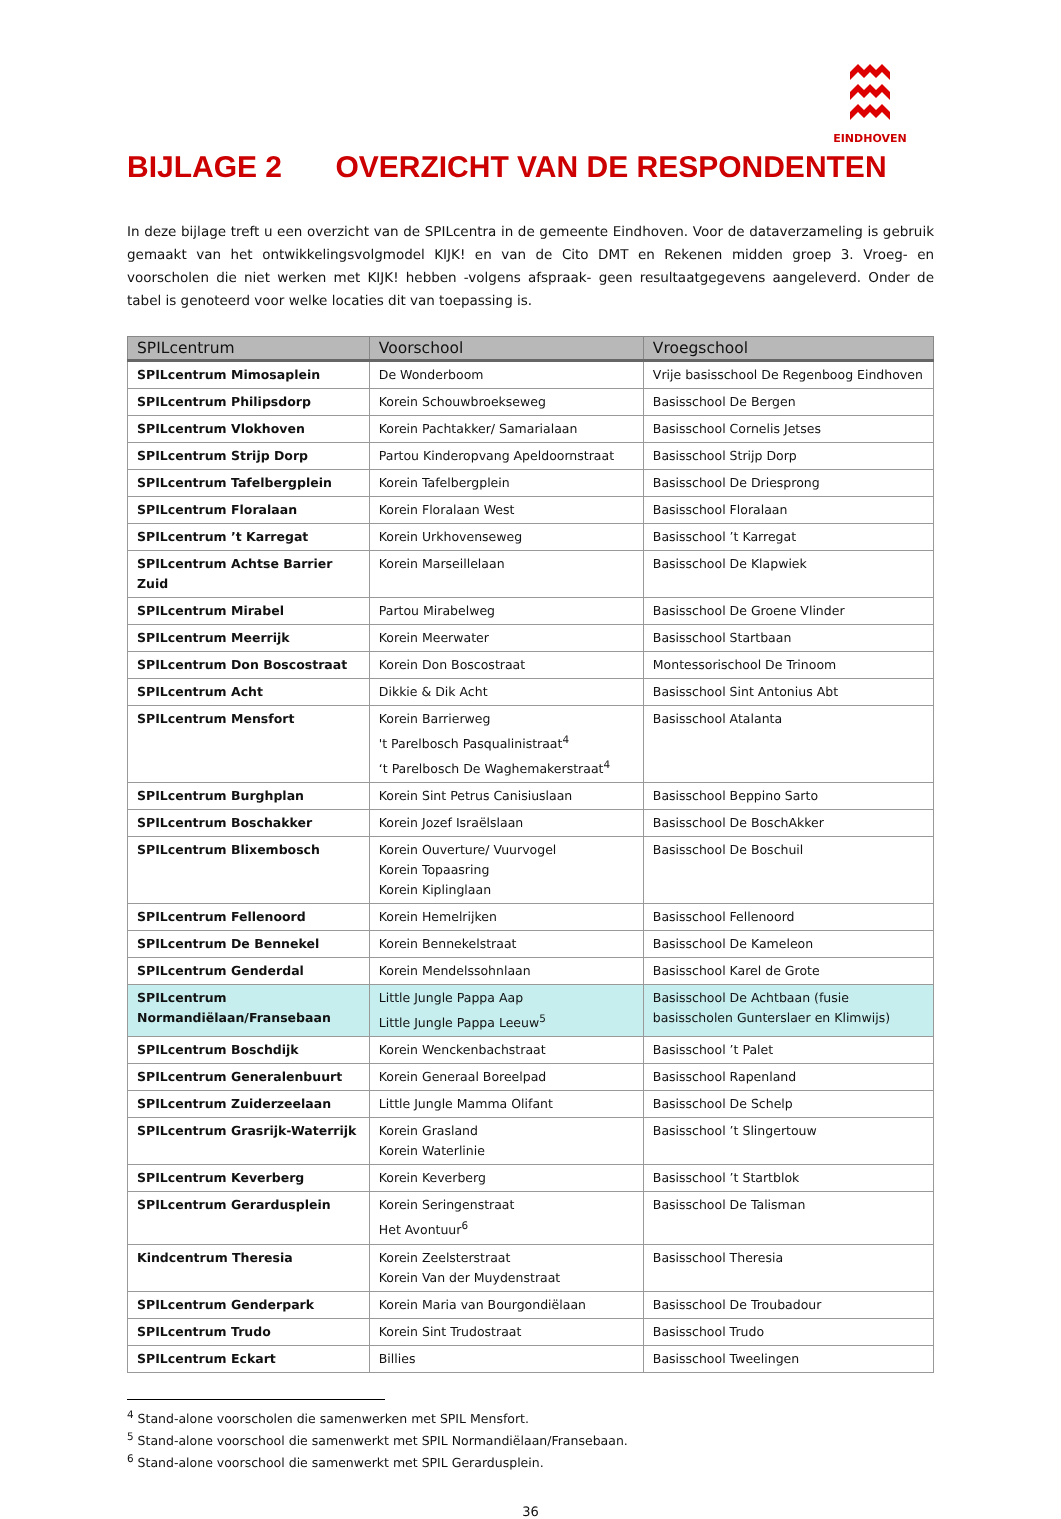EINDHOVEN
BIJLAGE 2 OVERZICHT VAN DE RESPONDENTEN
In deze bijlage treft u een overzicht van de SPILcentra in de gemeente Eindhoven. Voor de dataverzameling is gebruik gemaakt van het ontwikkelingsvolgmodel KIJK! en van de Cito DMT en Rekenen midden groep 3. Vroeg- en voorscholen die niet werken met KIJK! hebben -volgens afspraak- geen resultaatgegevens aangeleverd. Onder de tabel is genoteerd voor welke locaties dit van toepassing is.
| SPILcentrum | Voorschool | Vroegschool |
| --- | --- | --- |
| SPILcentrum Mimosaplein | De Wonderboom | Vrije basisschool De Regenboog Eindhoven |
| SPILcentrum Philipsdorp | Korein Schouwbroekseweg | Basisschool De Bergen |
| SPILcentrum Vlokhoven | Korein Pachtakker/ Samarialaan | Basisschool Cornelis Jetses |
| SPILcentrum Strijp Dorp | Partou Kinderopvang Apeldoornstraat | Basisschool Strijp Dorp |
| SPILcentrum Tafelbergplein | Korein Tafelbergplein | Basisschool De Driesprong |
| SPILcentrum Floralaan | Korein Floralaan West | Basisschool Floralaan |
| SPILcentrum ’t Karregat | Korein Urkhovenseweg | Basisschool ’t Karregat |
| SPILcentrum Achtse Barrier Zuid | Korein Marseillelaan | Basisschool De Klapwiek |
| SPILcentrum Mirabel | Partou Mirabelweg | Basisschool De Groene Vlinder |
| SPILcentrum Meerrijk | Korein Meerwater | Basisschool Startbaan |
| SPILcentrum Don Boscostraat | Korein Don Boscostraat | Montessorischool De Trinoom |
| SPILcentrum Acht | Dikkie & Dik Acht | Basisschool Sint Antonius Abt |
| SPILcentrum Mensfort | Korein Barrierweg 't Parelbosch Pasqualinistraat<sup>4</sup> ‘t Parelbosch De Waghemakerstraat<sup>4</sup> | Basisschool Atalanta |
| SPILcentrum Burghplan | Korein Sint Petrus Canisiuslaan | Basisschool Beppino Sarto |
| SPILcentrum Boschakker | Korein Jozef Israëlslaan | Basisschool De BoschAkker |
| SPILcentrum Blixembosch | Korein Ouverture/ Vuurvogel Korein Topaasring Korein Kiplinglaan | Basisschool De Boschuil |
| SPILcentrum Fellenoord | Korein Hemelrijken | Basisschool Fellenoord |
| SPILcentrum De Bennekel | Korein Bennekelstraat | Basisschool De Kameleon |
| SPILcentrum Genderdal | Korein Mendelssohnlaan | Basisschool Karel de Grote |
| SPILcentrum Normandiëlaan/Fransebaan | Little Jungle Pappa Aap Little Jungle Pappa Leeuw<sup>5</sup> | Basisschool De Achtbaan (fusie basisscholen Gunterslaer en Klimwijs) |
| SPILcentrum Boschdijk | Korein Wenckenbachstraat | Basisschool ’t Palet |
| SPILcentrum Generalenbuurt | Korein Generaal Boreelpad | Basisschool Rapenland |
| SPILcentrum Zuiderzeelaan | Little Jungle Mamma Olifant | Basisschool De Schelp |
| SPILcentrum Grasrijk-Waterrijk | Korein Grasland Korein Waterlinie | Basisschool ’t Slingertouw |
| SPILcentrum Keverberg | Korein Keverberg | Basisschool ’t Startblok |
| SPILcentrum Gerardusplein | Korein Seringenstraat Het Avontuur<sup>6</sup> | Basisschool De Talisman |
| Kindcentrum Theresia | Korein Zeelsterstraat Korein Van der Muydenstraat | Basisschool Theresia |
| SPILcentrum Genderpark | Korein Maria van Bourgondiëlaan | Basisschool De Troubadour |
| SPILcentrum Trudo | Korein Sint Trudostraat | Basisschool Trudo |
| SPILcentrum Eckart | Billies | Basisschool Tweelingen |
<sup>4</sup> Stand-alone voorscholen die samenwerken met SPIL Mensfort.
<sup>5</sup> Stand-alone voorschool die samenwerkt met SPIL Normandiëlaan/Fransebaan.
<sup>6</sup> Stand-alone voorschool die samenwerkt met SPIL Gerardusplein.
36